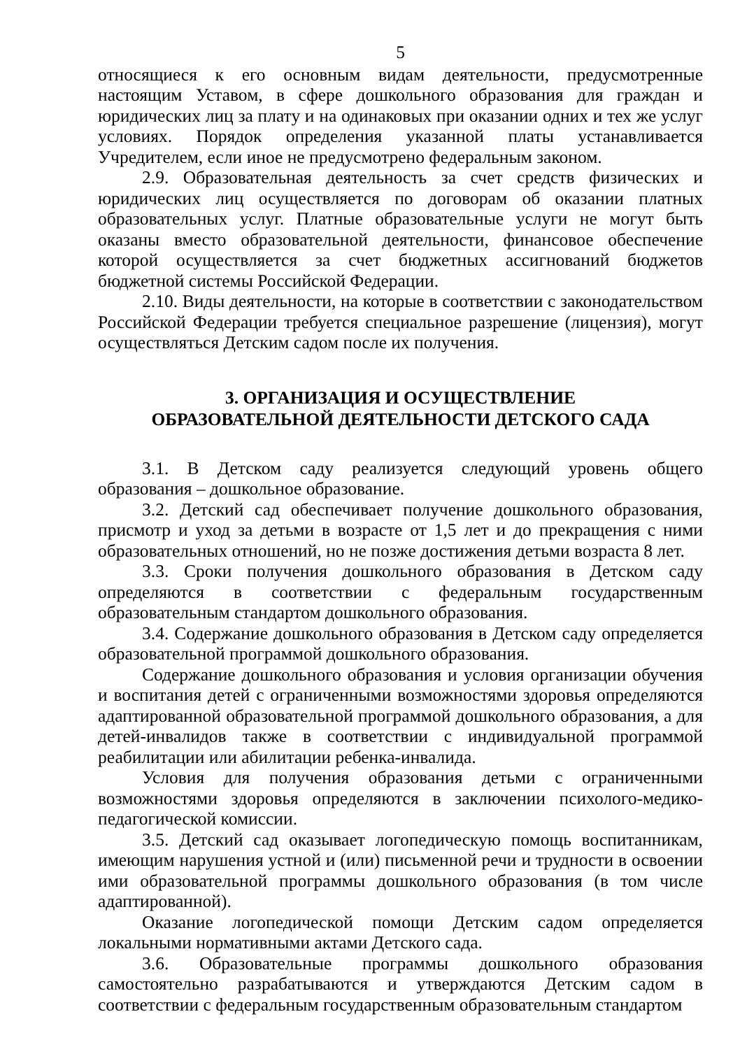5
относящиеся к его основным видам деятельности, предусмотренные настоящим Уставом, в сфере дошкольного образования для граждан и юридических лиц за плату и на одинаковых при оказании одних и тех же услуг условиях. Порядок определения указанной платы устанавливается Учредителем, если иное не предусмотрено федеральным законом.
2.9. Образовательная деятельность за счет средств физических и юридических лиц осуществляется по договорам об оказании платных образовательных услуг. Платные образовательные услуги не могут быть оказаны вместо образовательной деятельности, финансовое обеспечение которой осуществляется за счет бюджетных ассигнований бюджетов бюджетной системы Российской Федерации.
2.10. Виды деятельности, на которые в соответствии с законодательством Российской Федерации требуется специальное разрешение (лицензия), могут осуществляться Детским садом после их получения.
3. ОРГАНИЗАЦИЯ И ОСУЩЕСТВЛЕНИЕ
ОБРАЗОВАТЕЛЬНОЙ ДЕЯТЕЛЬНОСТИ ДЕТСКОГО САДА
3.1. В Детском саду реализуется следующий уровень общего образования – дошкольное образование.
3.2. Детский сад обеспечивает получение дошкольного образования, присмотр и уход за детьми в возрасте от 1,5 лет и до прекращения с ними образовательных отношений, но не позже достижения детьми возраста 8 лет.
3.3. Сроки получения дошкольного образования в Детском саду определяются в соответствии с федеральным государственным образовательным стандартом дошкольного образования.
3.4. Содержание дошкольного образования в Детском саду определяется образовательной программой дошкольного образования.
Содержание дошкольного образования и условия организации обучения и воспитания детей с ограниченными возможностями здоровья определяются адаптированной образовательной программой дошкольного образования, а для детей-инвалидов также в соответствии с индивидуальной программой реабилитации или абилитации ребенка-инвалида.
Условия для получения образования детьми с ограниченными возможностями здоровья определяются в заключении психолого-медико-педагогической комиссии.
3.5. Детский сад оказывает логопедическую помощь воспитанникам, имеющим нарушения устной и (или) письменной речи и трудности в освоении ими образовательной программы дошкольного образования (в том числе адаптированной).
Оказание логопедической помощи Детским садом определяется локальными нормативными актами Детского сада.
3.6. Образовательные программы дошкольного образования самостоятельно разрабатываются и утверждаются Детским садом в соответствии с федеральным государственным образовательным стандартом